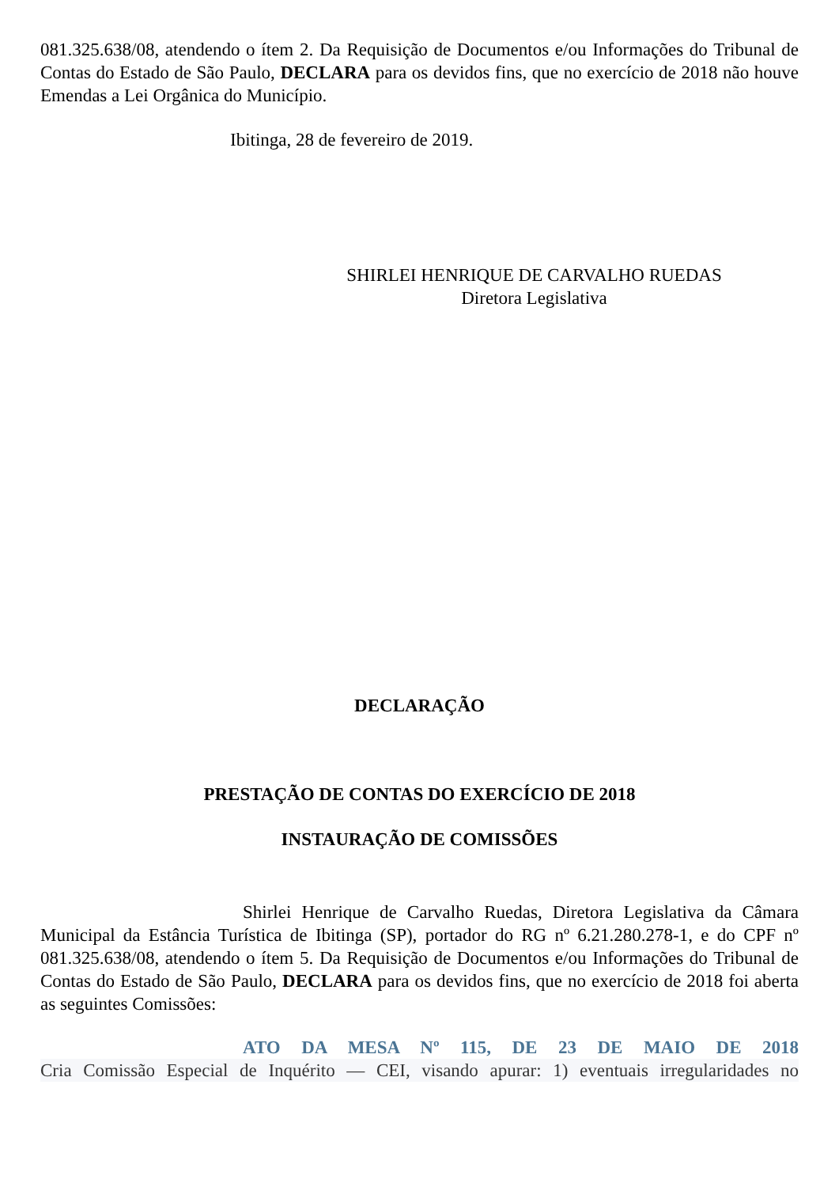081.325.638/08, atendendo o ítem 2. Da Requisição de Documentos e/ou Informações do Tribunal de Contas do Estado de São Paulo, DECLARA para os devidos fins, que no exercício de 2018 não houve Emendas a Lei Orgânica do Município.
Ibitinga, 28 de fevereiro de 2019.
SHIRLEI HENRIQUE DE CARVALHO RUEDAS
Diretora Legislativa
DECLARAÇÃO
PRESTAÇÃO DE CONTAS DO EXERCÍCIO DE 2018
INSTAURAÇÃO DE COMISSÕES
Shirlei Henrique de Carvalho Ruedas, Diretora Legislativa da Câmara Municipal da Estância Turística de Ibitinga (SP), portador do RG nº 6.21.280.278-1, e do CPF nº 081.325.638/08, atendendo o ítem 5. Da Requisição de Documentos e/ou Informações do Tribunal de Contas do Estado de São Paulo, DECLARA para os devidos fins, que no exercício de 2018 foi aberta as seguintes Comissões:
ATO DA MESA Nº 115, DE 23 DE MAIO DE 2018
Cria Comissão Especial de Inquérito — CEI, visando apurar: 1) eventuais irregularidades no